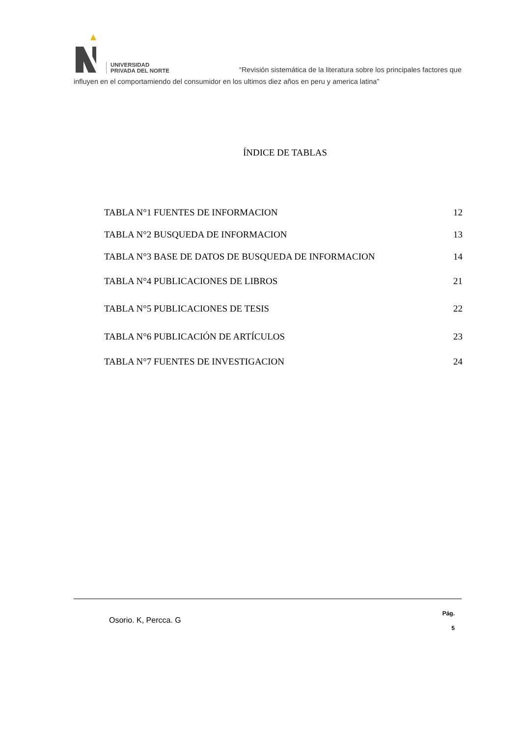UNIVERSIDAD
PRIVADA DEL NORTE
“Revisión sistemática de la literatura sobre los principales factores que
influyen en el comportamiendo del consumidor en los ultimos diez años en peru y america latina”
ÍNDICE DE TABLAS
| TABLA N°1 FUENTES DE INFORMACION | 12 |
| TABLA N°2 BUSQUEDA DE INFORMACION | 13 |
| TABLA N°3 BASE DE DATOS DE BUSQUEDA DE INFORMACION | 14 |
| TABLA N°4 PUBLICACIONES DE LIBROS | 21 |
| TABLA N°5 PUBLICACIONES DE TESIS | 22 |
| TABLA N°6 PUBLICACIÓN DE ARTÍCULOS | 23 |
| TABLA N°7 FUENTES DE INVESTIGACION | 24 |
Osorio. K, Percca. G
Pág.
5